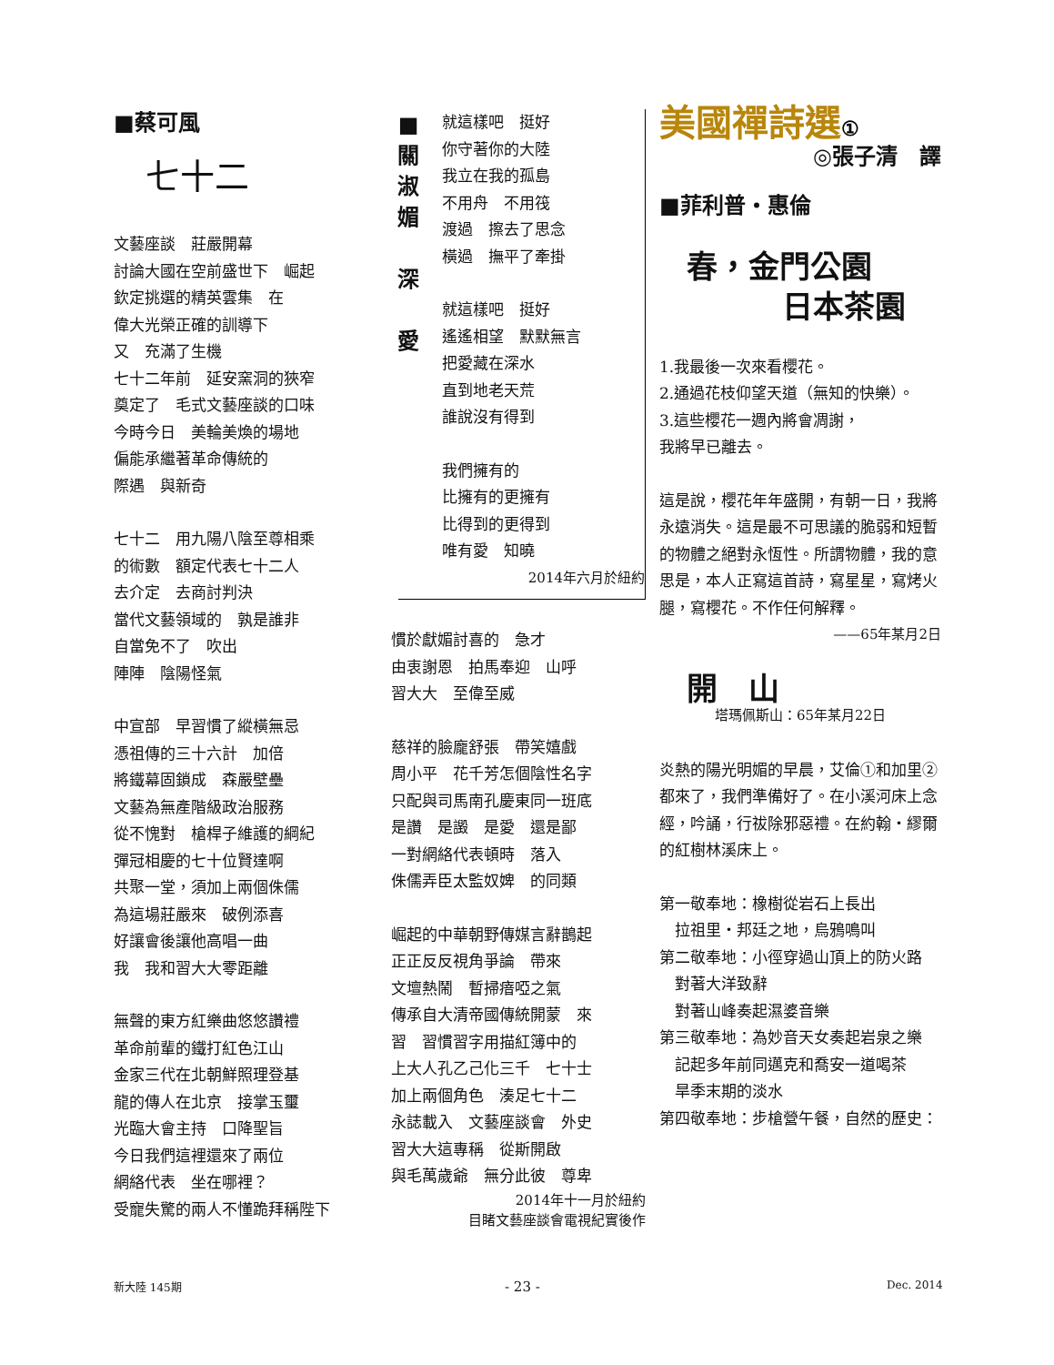■蔡可風
七十二
文藝座談　莊嚴開幕
討論大國在空前盛世下　崛起
欽定挑選的精英雲集　在
偉大光榮正確的訓導下
又　充滿了生機
七十二年前　延安窯洞的狹窄
奠定了　毛式文藝座談的口味
今時今日　美輪美煥的場地
偏能承繼著革命傳統的
際遇　與新奇
七十二　用九陽八陰至尊相乘
的術數　額定代表七十二人
去介定　去商討判決
當代文藝領域的　孰是誰非
自當免不了　吹出
陣陣　陰陽怪氣
中宣部　早習慣了縱橫無忌
憑祖傳的三十六計　加倍
將鐵幕固鎖成　森嚴壁壘
文藝為無產階級政治服務
從不愧對　槍桿子維護的綱紀
彈冠相慶的七十位賢達啊
共聚一堂，須加上兩個侏儒
為這場莊嚴來　破例添喜
好讓會後讓他高唱一曲
我　我和習大大零距離
無聲的東方紅樂曲悠悠讚禮
革命前輩的鐵打紅色江山
金家三代在北朝鮮照理登基
龍的傳人在北京　接掌玉璽
光臨大會主持　口降聖旨
今日我們這裡還來了兩位
網絡代表　坐在哪裡？
受寵失驚的兩人不懂跪拜稱陛下
■
關
淑
媚
深
愛
就這樣吧　挺好
你守著你的大陸
我立在我的孤島
不用舟　不用筏
渡過　擦去了思念
橫過　撫平了牽掛
就這樣吧　挺好
遙遙相望　默默無言
把愛藏在深水
直到地老天荒
誰說沒有得到
我們擁有的
比擁有的更擁有
比得到的更得到
唯有愛　知曉
2014年六月於紐約
慣於獻媚討喜的　急才
由衷謝恩　拍馬奉迎　山呼
習大大　至偉至威
慈祥的臉龐舒張　帶笑嬉戲
周小平　花千芳怎個陰性名字
只配與司馬南孔慶東同一班底
是讚　是譭　是愛　還是鄙
一對網絡代表頓時　落入
侏儒弄臣太監奴婢　的同類
崛起的中華朝野傳媒言辭鵲起
正正反反視角爭論　帶來
文壇熱鬧　暫掃瘖啞之氣
傳承自大清帝國傳統開蒙　來
習　習慣習字用描紅簿中的
上大人孔乙己化三千　七十士
加上兩個角色　湊足七十二
永誌載入　文藝座談會　外史
習大大這專稱　從斯開啟
與毛萬歲爺　無分此彼　尊卑
2014年十一月於紐約
目睹文藝座談會電視紀實後作
美國禪詩選①
◎張子清　譯
■菲利普・惠倫
春，金門公園
日本茶園
1.我最後一次來看櫻花。
2.通過花枝仰望天道（無知的快樂）。
3.這些櫻花一週內將會凋謝，
我將早已離去。
這是說，櫻花年年盛開，有朝一日，我將永遠消失。這是最不可思議的脆弱和短暫的物體之絕對永恆性。所謂物體，我的意思是，本人正寫這首詩，寫星星，寫烤火腿，寫櫻花。不作任何解釋。
——65年某月2日
開　山
塔瑪佩斯山：65年某月22日
炎熱的陽光明媚的早晨，艾倫①和加里②都來了，我們準備好了。在小溪河床上念經，吟誦，行祓除邪惡禮。在約翰・繆爾的紅樹林溪床上。
第一敬奉地：橡樹從岩石上長出
　拉祖里・邦廷之地，烏鴉鳴叫
第二敬奉地：小徑穿過山頂上的防火路
　對著大洋致辭
　對著山峰奏起濕婆音樂
第三敬奉地：為妙音天女奏起岩泉之樂
　記起多年前同邁克和喬安一道喝茶
　旱季末期的淡水
第四敬奉地：步槍營午餐，自然的歷史：
新大陸 145期 - 23 - Dec. 2014